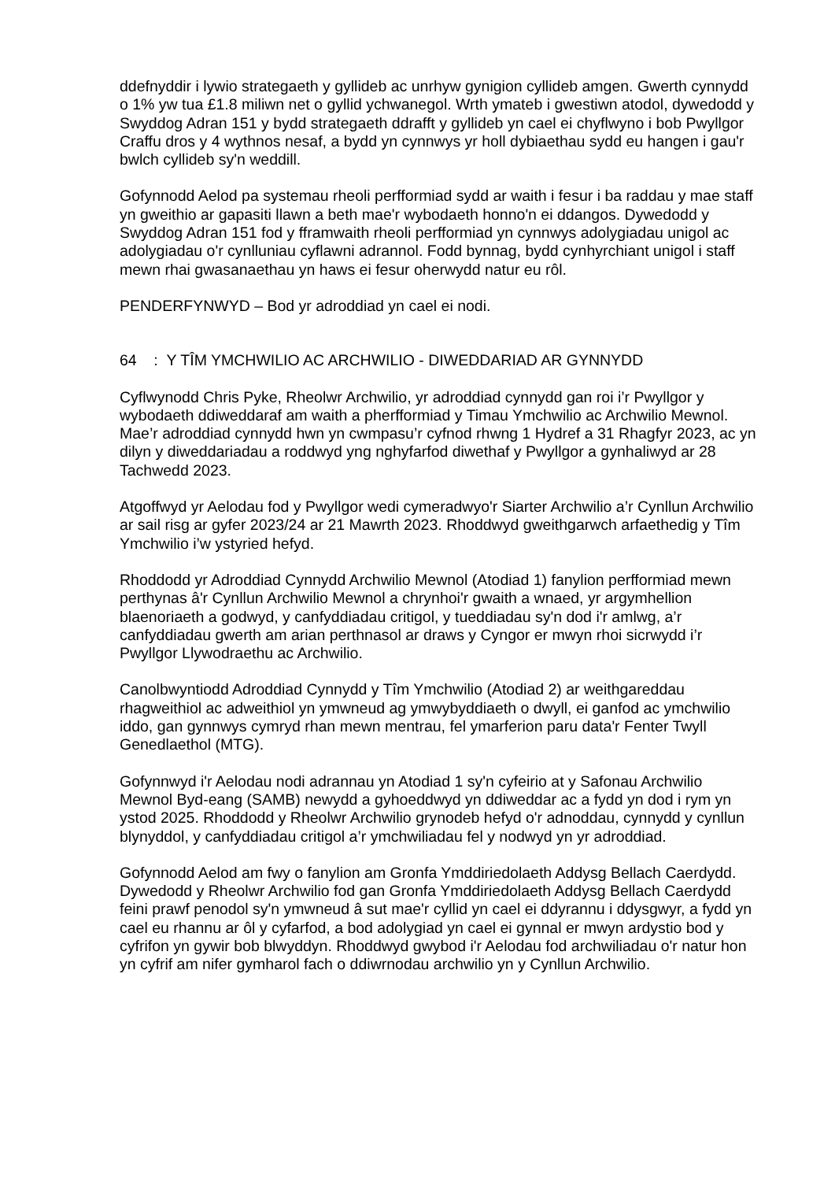ddefnyddir i lywio strategaeth y gyllideb ac unrhyw gynigion cyllideb amgen. Gwerth cynnydd o 1% yw tua £1.8 miliwn net o gyllid ychwanegol. Wrth ymateb i gwestiwn atodol, dywedodd y Swyddog Adran 151 y bydd strategaeth ddrafft y gyllideb yn cael ei chyflwyno i bob Pwyllgor Craffu dros y 4 wythnos nesaf, a bydd yn cynnwys yr holl dybiaethau sydd eu hangen i gau'r bwlch cyllideb sy'n weddill.
Gofynnodd Aelod pa systemau rheoli perfformiad sydd ar waith i fesur i ba raddau y mae staff yn gweithio ar gapasiti llawn a beth mae'r wybodaeth honno'n ei ddangos. Dywedodd y Swyddog Adran 151 fod y fframwaith rheoli perfformiad yn cynnwys adolygiadau unigol ac adolygiadau o'r cynlluniau cyflawni adrannol. Fodd bynnag, bydd cynhyrchiant unigol i staff mewn rhai gwasanaethau yn haws ei fesur oherwydd natur eu rôl.
PENDERFYNWYD – Bod yr adroddiad yn cael ei nodi.
64 : Y TÎM YMCHWILIO AC ARCHWILIO - DIWEDDARIAD AR GYNNYDD
Cyflwynodd Chris Pyke, Rheolwr Archwilio, yr adroddiad cynnydd gan roi i’r Pwyllgor y wybodaeth ddiweddaraf am waith a pherfformiad y Timau Ymchwilio ac Archwilio Mewnol. Mae’r adroddiad cynnydd hwn yn cwmpasu’r cyfnod rhwng 1 Hydref a 31 Rhagfyr 2023, ac yn dilyn y diweddariadau a roddwyd yng nghyfarfod diwethaf y Pwyllgor a gynhaliwyd ar 28 Tachwedd 2023.
Atgoffwyd yr Aelodau fod y Pwyllgor wedi cymeradwyo'r Siarter Archwilio a’r Cynllun Archwilio ar sail risg ar gyfer 2023/24 ar 21 Mawrth 2023. Rhoddwyd gweithgarwch arfaethedig y Tîm Ymchwilio i’w ystyried hefyd.
Rhoddodd yr Adroddiad Cynnydd Archwilio Mewnol (Atodiad 1) fanylion perfformiad mewn perthynas â'r Cynllun Archwilio Mewnol a chrynhoi'r gwaith a wnaed, yr argymhellion blaenoriaeth a godwyd, y canfyddiadau critigol, y tueddiadau sy'n dod i'r amlwg, a’r canfyddiadau gwerth am arian perthnasol ar draws y Cyngor er mwyn rhoi sicrwydd i’r Pwyllgor Llywodraethu ac Archwilio.
Canolbwyntiodd Adroddiad Cynnydd y Tîm Ymchwilio (Atodiad 2) ar weithgareddau rhagweithiol ac adweithiol yn ymwneud ag ymwybyddiaeth o dwyll, ei ganfod ac ymchwilio iddo, gan gynnwys cymryd rhan mewn mentrau, fel ymarferion paru data'r Fenter Twyll Genedlaethol (MTG).
Gofynnwyd i'r Aelodau nodi adrannau yn Atodiad 1 sy'n cyfeirio at y Safonau Archwilio Mewnol Byd-eang (SAMB) newydd a gyhoeddwyd yn ddiweddar ac a fydd yn dod i rym yn ystod 2025. Rhoddodd y Rheolwr Archwilio grynodeb hefyd o'r adnoddau, cynnydd y cynllun blynyddol, y canfyddiadau critigol a’r ymchwiliadau fel y nodwyd yn yr adroddiad.
Gofynnodd Aelod am fwy o fanylion am Gronfa Ymddiriedolaeth Addysg Bellach Caerdydd. Dywedodd y Rheolwr Archwilio fod gan Gronfa Ymddiriedolaeth Addysg Bellach Caerdydd feini prawf penodol sy'n ymwneud â sut mae'r cyllid yn cael ei ddyrannu i ddysgwyr, a fydd yn cael eu rhannu ar ôl y cyfarfod, a bod adolygiad yn cael ei gynnal er mwyn ardystio bod y cyfrifon yn gywir bob blwyddyn. Rhoddwyd gwybod i'r Aelodau fod archwiliadau o'r natur hon yn cyfrif am nifer gymharol fach o ddiwrnodau archwilio yn y Cynllun Archwilio.